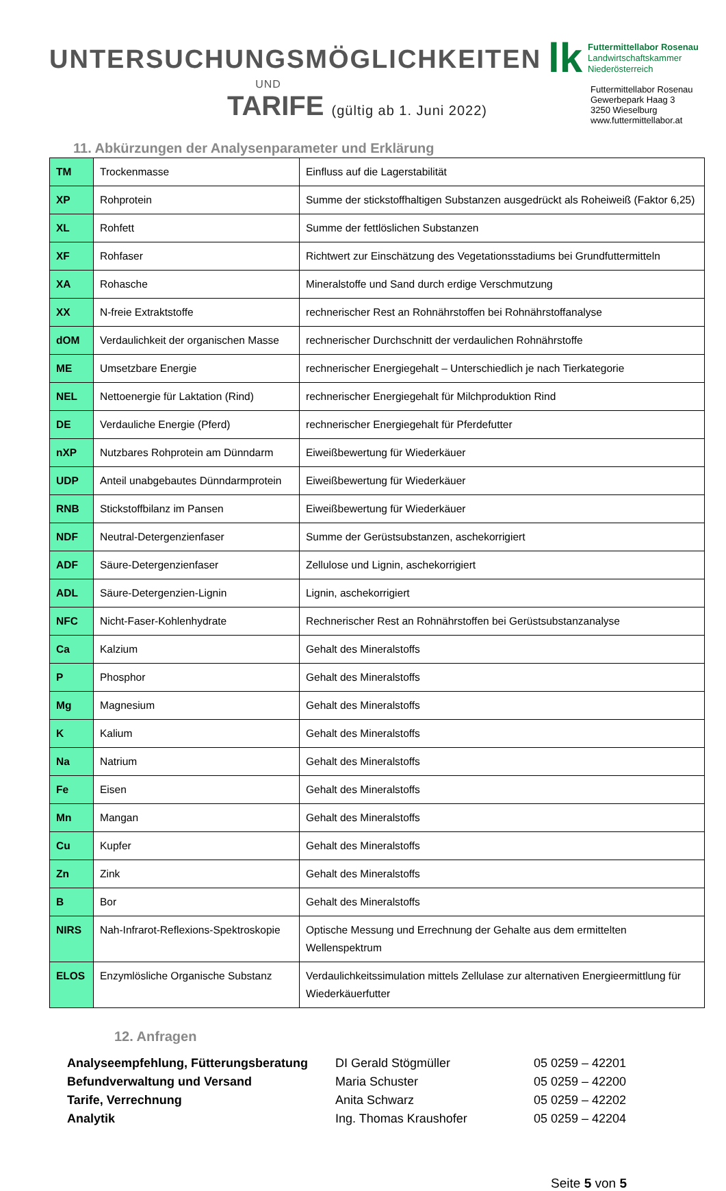UNTERSUCHUNGSMÖGLICHKEITEN
UND
TARIFE (gültig ab 1. Juni 2022)
lk
Futtermittellabor Rosenau
Landwirtschaftskammer
Niederösterreich
Futtermittellabor Rosenau
Gewerbepark Haag 3
3250 Wieselburg
www.futtermittellabor.at
11. Abkürzungen der Analysenparameter und Erklärung
| TM | Trockenmasse | Einfluss auf die Lagerstabilität |
| XP | Rohprotein | Summe der stickstoffhaltigen Substanzen ausgedrückt als Roheiweiß (Faktor 6,25) |
| XL | Rohfett | Summe der fettlöslichen Substanzen |
| XF | Rohfaser | Richtwert zur Einschätzung des Vegetationsstadiums bei Grundfuttermitteln |
| XA | Rohasche | Mineralstoffe und Sand durch erdige Verschmutzung |
| XX | N-freie Extraktstoffe | rechnerischer Rest an Rohnährstoffen bei Rohnährstoffanalyse |
| dOM | Verdaulichkeit der organischen Masse | rechnerischer Durchschnitt der verdaulichen Rohnährstoffe |
| ME | Umsetzbare Energie | rechnerischer Energiegehalt – Unterschiedlich je nach Tierkategorie |
| NEL | Nettoenergie für Laktation (Rind) | rechnerischer Energiegehalt für Milchproduktion Rind |
| DE | Verdauliche Energie (Pferd) | rechnerischer Energiegehalt für Pferdefutter |
| nXP | Nutzbares Rohprotein am Dünndarm | Eiweißbewertung für Wiederkäuer |
| UDP | Anteil unabgebautes Dünndarmprotein | Eiweißbewertung für Wiederkäuer |
| RNB | Stickstoffbilanz im Pansen | Eiweißbewertung für Wiederkäuer |
| NDF | Neutral-Detergenzienfaser | Summe der Gerüstsubstanzen, aschekorrigiert |
| ADF | Säure-Detergenzienfaser | Zellulose und Lignin, aschekorrigiert |
| ADL | Säure-Detergenzien-Lignin | Lignin, aschekorrigiert |
| NFC | Nicht-Faser-Kohlenhydrate | Rechnerischer Rest an Rohnährstoffen bei Gerüstsubstanzanalyse |
| Ca | Kalzium | Gehalt des Mineralstoffs |
| P | Phosphor | Gehalt des Mineralstoffs |
| Mg | Magnesium | Gehalt des Mineralstoffs |
| K | Kalium | Gehalt des Mineralstoffs |
| Na | Natrium | Gehalt des Mineralstoffs |
| Fe | Eisen | Gehalt des Mineralstoffs |
| Mn | Mangan | Gehalt des Mineralstoffs |
| Cu | Kupfer | Gehalt des Mineralstoffs |
| Zn | Zink | Gehalt des Mineralstoffs |
| B | Bor | Gehalt des Mineralstoffs |
| NIRS | Nah-Infrarot-Reflexions-Spektroskopie | Optische Messung und Errechnung der Gehalte aus dem ermittelten Wellenspektrum |
| ELOS | Enzymlösliche Organische Substanz | Verdaulichkeitssimulation mittels Zellulase zur alternativen Energieermittlung für Wiederkäuerfutter |
12. Anfragen
Analyseempfehlung, Fütterungsberatung DI Gerald Stögmüller 05 0259 – 42201 Befundverwaltung und Versand Maria Schuster 05 0259 – 42200 Tarife, Verrechnung Anita Schwarz 05 0259 – 42202 Analytik Ing. Thomas Kraushofer 05 0259 – 42204
Seite 5 von 5